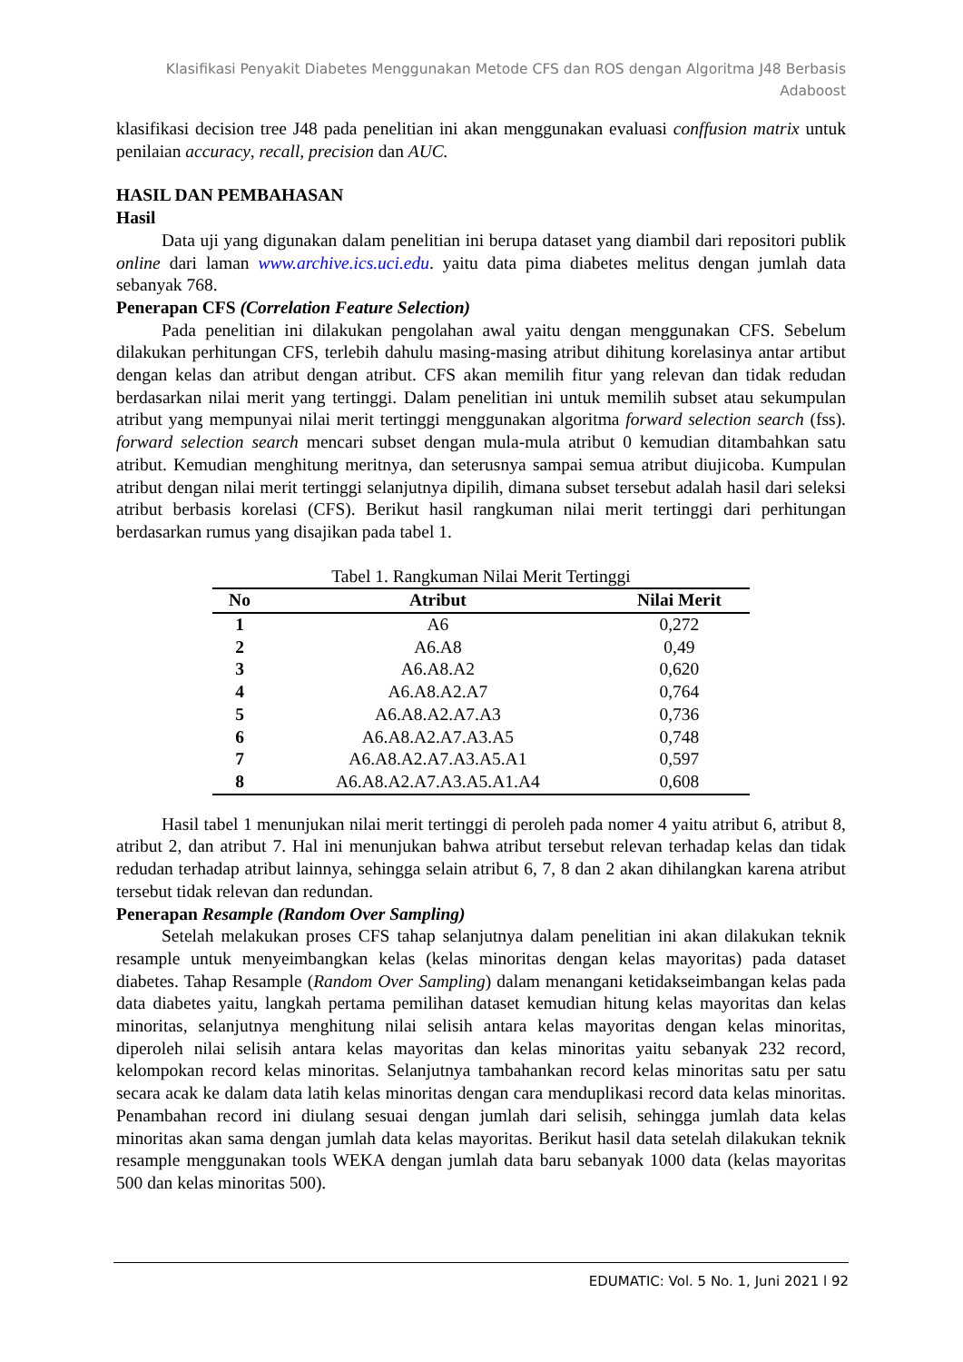Klasifikasi Penyakit Diabetes Menggunakan Metode CFS dan ROS dengan Algoritma J48 Berbasis Adaboost
klasifikasi decision tree J48 pada penelitian ini akan menggunakan evaluasi conffusion matrix untuk penilaian accuracy, recall, precision dan AUC.
HASIL DAN PEMBAHASAN
Hasil
Data uji yang digunakan dalam penelitian ini berupa dataset yang diambil dari repositori publik online dari laman www.archive.ics.uci.edu. yaitu data pima diabetes melitus dengan jumlah data sebanyak 768.
Penerapan CFS (Correlation Feature Selection)
Pada penelitian ini dilakukan pengolahan awal yaitu dengan menggunakan CFS. Sebelum dilakukan perhitungan CFS, terlebih dahulu masing-masing atribut dihitung korelasinya antar artibut dengan kelas dan atribut dengan atribut. CFS akan memilih fitur yang relevan dan tidak redudan berdasarkan nilai merit yang tertinggi. Dalam penelitian ini untuk memilih subset atau sekumpulan atribut yang mempunyai nilai merit tertinggi menggunakan algoritma forward selection search (fss). forward selection search mencari subset dengan mula-mula atribut 0 kemudian ditambahkan satu atribut. Kemudian menghitung meritnya, dan seterusnya sampai semua atribut diujicoba. Kumpulan atribut dengan nilai merit tertinggi selanjutnya dipilih, dimana subset tersebut adalah hasil dari seleksi atribut berbasis korelasi (CFS). Berikut hasil rangkuman nilai merit tertinggi dari perhitungan berdasarkan rumus yang disajikan pada tabel 1.
Tabel 1. Rangkuman Nilai Merit Tertinggi
| No | Atribut | Nilai Merit |
| --- | --- | --- |
| 1 | A6 | 0,272 |
| 2 | A6.A8 | 0,49 |
| 3 | A6.A8.A2 | 0,620 |
| 4 | A6.A8.A2.A7 | 0,764 |
| 5 | A6.A8.A2.A7.A3 | 0,736 |
| 6 | A6.A8.A2.A7.A3.A5 | 0,748 |
| 7 | A6.A8.A2.A7.A3.A5.A1 | 0,597 |
| 8 | A6.A8.A2.A7.A3.A5.A1.A4 | 0,608 |
Hasil tabel 1 menunjukan nilai merit tertinggi di peroleh pada nomer 4 yaitu atribut 6, atribut 8, atribut 2, dan atribut 7. Hal ini menunjukan bahwa atribut tersebut relevan terhadap kelas dan tidak redudan terhadap atribut lainnya, sehingga selain atribut 6, 7, 8 dan 2 akan dihilangkan karena atribut tersebut tidak relevan dan redundan.
Penerapan Resample (Random Over Sampling)
Setelah melakukan proses CFS tahap selanjutnya dalam penelitian ini akan dilakukan teknik resample untuk menyeimbangkan kelas (kelas minoritas dengan kelas mayoritas) pada dataset diabetes. Tahap Resample (Random Over Sampling) dalam menangani ketidakseimbangan kelas pada data diabetes yaitu, langkah pertama pemilihan dataset kemudian hitung kelas mayoritas dan kelas minoritas, selanjutnya menghitung nilai selisih antara kelas mayoritas dengan kelas minoritas, diperoleh nilai selisih antara kelas mayoritas dan kelas minoritas yaitu sebanyak 232 record, kelompokan record kelas minoritas. Selanjutnya tambahankan record kelas minoritas satu per satu secara acak ke dalam data latih kelas minoritas dengan cara menduplikasi record data kelas minoritas. Penambahan record ini diulang sesuai dengan jumlah dari selisih, sehingga jumlah data kelas minoritas akan sama dengan jumlah data kelas mayoritas. Berikut hasil data setelah dilakukan teknik resample menggunakan tools WEKA dengan jumlah data baru sebanyak 1000 data (kelas mayoritas 500 dan kelas minoritas 500).
EDUMATIC: Vol. 5 No. 1, Juni 2021 l 92